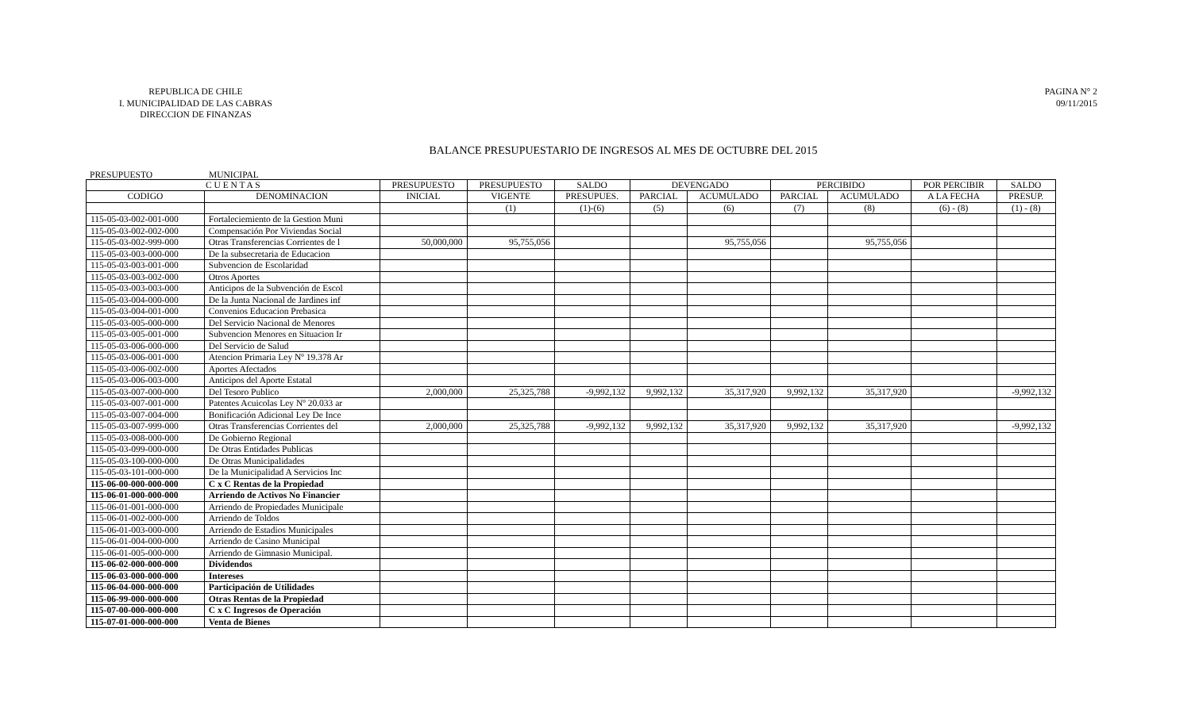REPUBLICA DE CHILE
I. MUNICIPALIDAD DE LAS CABRAS
DIRECCION DE FINANZAS
PAGINA N° 2
09/11/2015
BALANCE PRESUPUESTARIO DE INGRESOS AL MES DE OCTUBRE DEL 2015
PRESUPUESTO MUNICIPAL
| C U E N T A S | | PRESUPUESTO | PRESUPUESTO | SALDO | DEVENGADO | | PERCIBIDO | | POR PERCIBIR | SALDO |
| --- | --- | --- | --- | --- | --- | --- | --- | --- | --- | --- |
| CODIGO | DENOMINACION | INICIAL | VIGENTE | PRESUPUES. | PARCIAL | ACUMULADO | PARCIAL | ACUMULADO | A LA FECHA | PRESUP. |
| | | | (1) | (1)-(6) | (5) | (6) | (7) | (8) | (6) - (8) | (1) - (8) |
| 115-05-03-002-001-000 | Fortaleciemiento de la Gestion Muni | | | | | | | | | |
| 115-05-03-002-002-000 | Compensación Por Viviendas Social | | | | | | | | | |
| 115-05-03-002-999-000 | Otras Transferencias Corrientes de l | 50,000,000 | 95,755,056 | | | 95,755,056 | | 95,755,056 | | |
| 115-05-03-003-000-000 | De la subsecretaria de Educacion | | | | | | | | | |
| 115-05-03-003-001-000 | Subvencion de Escolaridad | | | | | | | | | |
| 115-05-03-003-002-000 | Otros Aportes | | | | | | | | | |
| 115-05-03-003-003-000 | Anticipos de la Subvención de Escol | | | | | | | | | |
| 115-05-03-004-000-000 | De la Junta Nacional de Jardines inf | | | | | | | | | |
| 115-05-03-004-001-000 | Convenios Educacion Prebasica | | | | | | | | | |
| 115-05-03-005-000-000 | Del Servicio Nacional de Menores | | | | | | | | | |
| 115-05-03-005-001-000 | Subvencion Menores en Situacion Ir | | | | | | | | | |
| 115-05-03-006-000-000 | Del Servicio de Salud | | | | | | | | | |
| 115-05-03-006-001-000 | Atencion Primaria Ley Nº 19.378 Ar | | | | | | | | | |
| 115-05-03-006-002-000 | Aportes Afectados | | | | | | | | | |
| 115-05-03-006-003-000 | Anticipos del Aporte Estatal | | | | | | | | | |
| 115-05-03-007-000-000 | Del Tesoro Publico | 2,000,000 | 25,325,788 | -9,992,132 | 9,992,132 | 35,317,920 | 9,992,132 | 35,317,920 | | -9,992,132 |
| 115-05-03-007-001-000 | Patentes Acuicolas Ley Nº 20.033 ar | | | | | | | | | |
| 115-05-03-007-004-000 | Bonificación Adicional Ley De Ince | | | | | | | | | |
| 115-05-03-007-999-000 | Otras Transferencias Corrientes del | 2,000,000 | 25,325,788 | -9,992,132 | 9,992,132 | 35,317,920 | 9,992,132 | 35,317,920 | | -9,992,132 |
| 115-05-03-008-000-000 | De Gobierno Regional | | | | | | | | | |
| 115-05-03-099-000-000 | De Otras Entidades Publicas | | | | | | | | | |
| 115-05-03-100-000-000 | De Otras Municipalidades | | | | | | | | | |
| 115-05-03-101-000-000 | De la Municipalidad A Servicios Inc | | | | | | | | | |
| 115-06-00-000-000-000 | C x C Rentas de la Propiedad | | | | | | | | | |
| 115-06-01-000-000-000 | Arriendo de Activos No Financier | | | | | | | | | |
| 115-06-01-001-000-000 | Arriendo de Propiedades Municipale | | | | | | | | | |
| 115-06-01-002-000-000 | Arriendo de Toldos | | | | | | | | | |
| 115-06-01-003-000-000 | Arriendo de Estadios Municipales | | | | | | | | | |
| 115-06-01-004-000-000 | Arriendo de Casino Municipal | | | | | | | | | |
| 115-06-01-005-000-000 | Arriendo de Gimnasio Municipal. | | | | | | | | | |
| 115-06-02-000-000-000 | Dividendos | | | | | | | | | |
| 115-06-03-000-000-000 | Intereses | | | | | | | | | |
| 115-06-04-000-000-000 | Participación de Utilidades | | | | | | | | | |
| 115-06-99-000-000-000 | Otras Rentas de la Propiedad | | | | | | | | | |
| 115-07-00-000-000-000 | C x C Ingresos de Operación | | | | | | | | | |
| 115-07-01-000-000-000 | Venta de Bienes | | | | | | | | | |